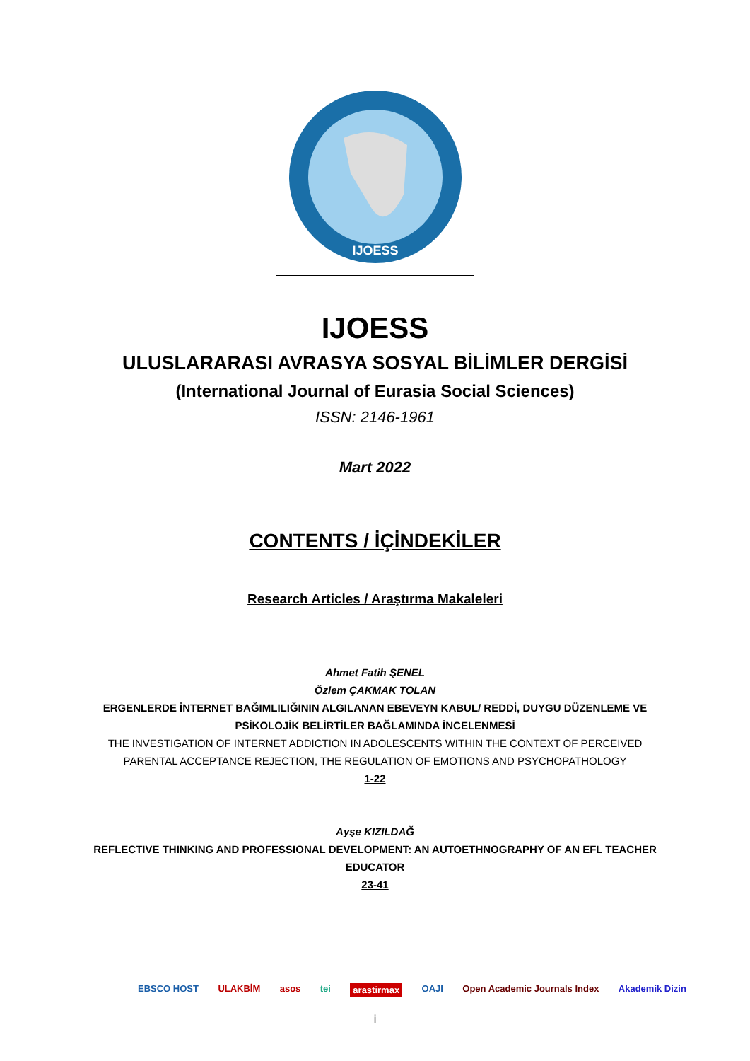IJOESS
IJOESS
ULUSLARARASI AVRASYA SOSYAL BİLİMLER DERGİSİ
(International Journal of Eurasia Social Sciences)
ISSN: 2146-1961
Mart 2022
CONTENTS / İÇİNDEKİLER
Research Articles / Araştırma Makaleleri
Ahmet Fatih ŞENEL
Özlem ÇAKMAK TOLAN
ERGENLERDE İNTERNET BAĞIMLILIĞININ ALGILANAN EBEVEYN KABUL/ REDDİ, DUYGU DÜZENLEME VE PSİKOLOJİK BELİRTİLER BAĞLAMINDA İNCELENMESİ
THE INVESTIGATION OF INTERNET ADDICTION IN ADOLESCENTS WITHIN THE CONTEXT OF PERCEIVED PARENTAL ACCEPTANCE REJECTION, THE REGULATION OF EMOTIONS AND PSYCHOPATHOLOGY
1-22
Ayşe KIZILDAĞ
REFLECTIVE THINKING AND PROFESSIONAL DEVELOPMENT: AN AUTOETHNOGRAPHY OF AN EFL TEACHER EDUCATOR
23-41
EBSCO HOST ULAKBİM asos tei arastirmax OAJI Open Academic Journals Index Akademik Dizin
i